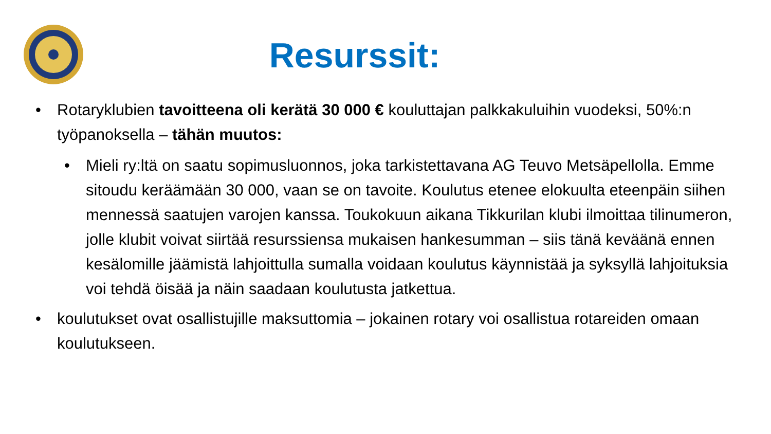Resurssit:
• Rotaryklubien tavoitteena oli kerätä 30 000 € kouluttajan palkkakuluihin vuodeksi, 50%:n työpanoksella – tähän muutos:
• Mieli ry:ltä on saatu sopimusluonnos, joka tarkistettavana AG Teuvo Metsäpellolla. Emme sitoudu keräämään 30 000, vaan se on tavoite. Koulutus etenee elokuulta eteenpäin siihen mennessä saatujen varojen kanssa. Toukokuun aikana Tikkurilan klubi ilmoittaa tilinumeron, jolle klubit voivat siirtää resurssiensa mukaisen hankesumman – siis tänä keväänä ennen kesälomille jäämistä lahjoittulla sumalla voidaan koulutus käynnistää ja syksyllä lahjoituksia voi tehdä öisää ja näin saadaan koulutusta jatkettua.
• koulutukset ovat osallistujille maksuttomia – jokainen rotary voi osallistua rotareiden omaan koulutukseen.